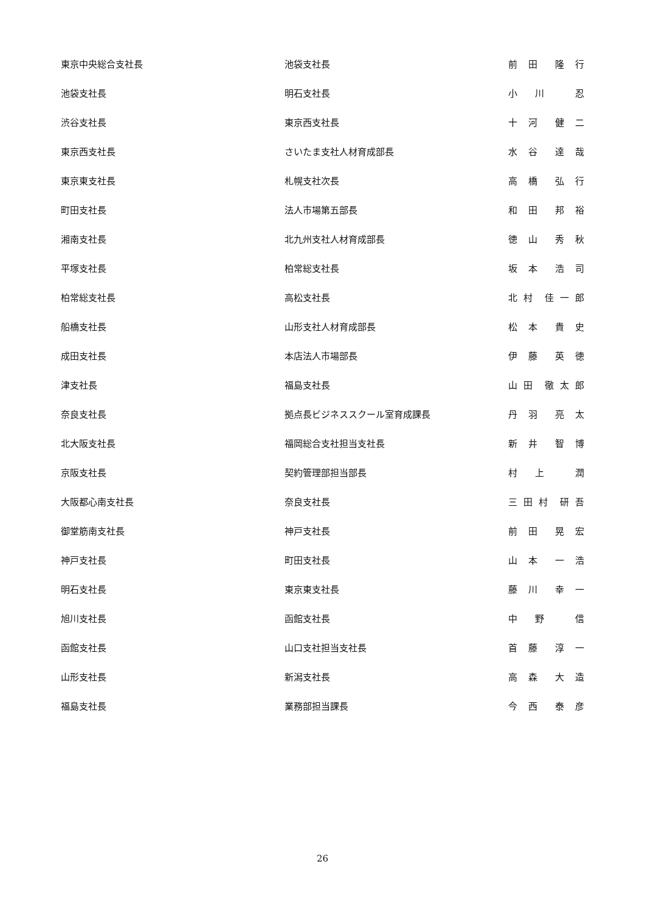| 東京中央総合支社長 | 池袋支社長 | 前 田 隆 行 |
| 池袋支社長 | 明石支社長 | 小 川 忍 |
| 渋谷支社長 | 東京西支社長 | 十 河 健 二 |
| 東京西支社長 | さいたま支社人材育成部長 | 水 谷 達 哉 |
| 東京東支社長 | 札幌支社次長 | 高 橋 弘 行 |
| 町田支社長 | 法人市場第五部長 | 和 田 邦 裕 |
| 湘南支社長 | 北九州支社人材育成部長 | 徳 山 秀 秋 |
| 平塚支社長 | 柏常総支社長 | 坂 本 浩 司 |
| 柏常総支社長 | 高松支社長 | 北 村 佳 一 郎 |
| 船橋支社長 | 山形支社人材育成部長 | 松 本 貴 史 |
| 成田支社長 | 本店法人市場部長 | 伊 藤 英 徳 |
| 津支社長 | 福島支社長 | 山 田 徹 太 郎 |
| 奈良支社長 | 拠点長ビジネススクール室育成課長 | 丹 羽 亮 太 |
| 北大阪支社長 | 福岡総合支社担当支社長 | 新 井 智 博 |
| 京阪支社長 | 契約管理部担当部長 | 村 上 潤 |
| 大阪都心南支社長 | 奈良支社長 | 三 田 村 研 吾 |
| 御堂筋南支社長 | 神戸支社長 | 前 田 晃 宏 |
| 神戸支社長 | 町田支社長 | 山 本 一 浩 |
| 明石支社長 | 東京東支社長 | 藤 川 幸 一 |
| 旭川支社長 | 函館支社長 | 中 野 信 |
| 函館支社長 | 山口支社担当支社長 | 首 藤 淳 一 |
| 山形支社長 | 新潟支社長 | 高 森 大 造 |
| 福島支社長 | 業務部担当課長 | 今 西 泰 彦 |
26